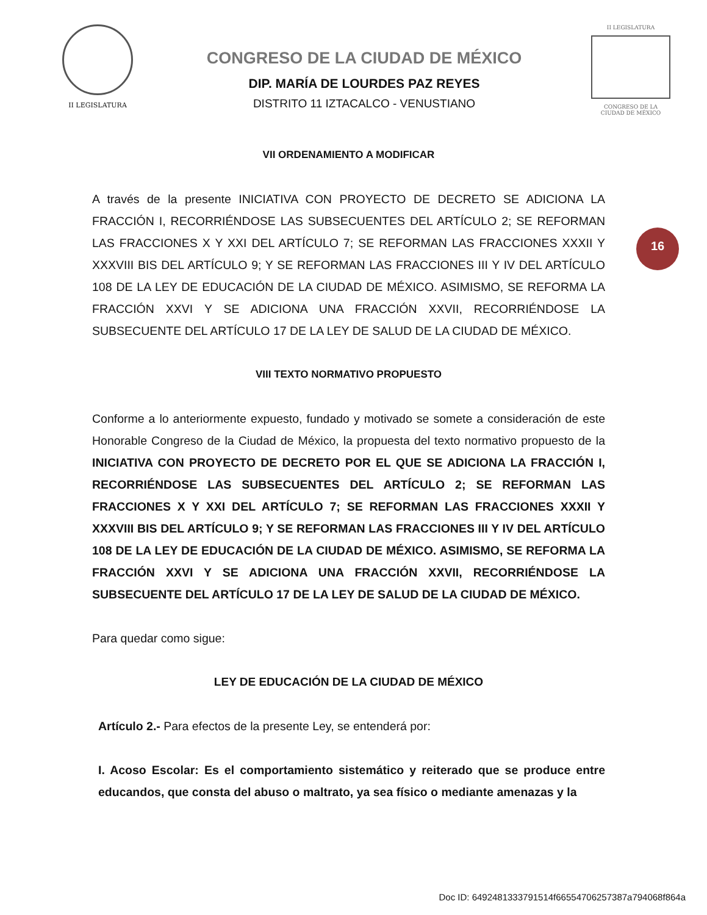II LEGISLATURA
CONGRESO DE LA CIUDAD DE MÉXICO
DIP. MARÍA DE LOURDES PAZ REYES
DISTRITO 11 IZTACALCO - VENUSTIANO
II LEGISLATURA
CONGRESO DE LA CIUDAD DE MÉXICO
16
VII ORDENAMIENTO A MODIFICAR
A través de la presente INICIATIVA CON PROYECTO DE DECRETO SE ADICIONA LA FRACCIÓN I, RECORRIÉNDOSE LAS SUBSECUENTES DEL ARTÍCULO 2; SE REFORMAN LAS FRACCIONES X Y XXI DEL ARTÍCULO 7; SE REFORMAN LAS FRACCIONES XXXII Y XXXVIII BIS DEL ARTÍCULO 9; Y SE REFORMAN LAS FRACCIONES III Y IV DEL ARTÍCULO 108 DE LA LEY DE EDUCACIÓN DE LA CIUDAD DE MÉXICO. ASIMISMO, SE REFORMA LA FRACCIÓN XXVI Y SE ADICIONA UNA FRACCIÓN XXVII, RECORRIÉNDOSE LA SUBSECUENTE DEL ARTÍCULO 17 DE LA LEY DE SALUD DE LA CIUDAD DE MÉXICO.
VIII TEXTO NORMATIVO PROPUESTO
Conforme a lo anteriormente expuesto, fundado y motivado se somete a consideración de este Honorable Congreso de la Ciudad de México, la propuesta del texto normativo propuesto de la INICIATIVA CON PROYECTO DE DECRETO POR EL QUE SE ADICIONA LA FRACCIÓN I, RECORRIÉNDOSE LAS SUBSECUENTES DEL ARTÍCULO 2; SE REFORMAN LAS FRACCIONES X Y XXI DEL ARTÍCULO 7; SE REFORMAN LAS FRACCIONES XXXII Y XXXVIII BIS DEL ARTÍCULO 9; Y SE REFORMAN LAS FRACCIONES III Y IV DEL ARTÍCULO 108 DE LA LEY DE EDUCACIÓN DE LA CIUDAD DE MÉXICO. ASIMISMO, SE REFORMA LA FRACCIÓN XXVI Y SE ADICIONA UNA FRACCIÓN XXVII, RECORRIÉNDOSE LA SUBSECUENTE DEL ARTÍCULO 17 DE LA LEY DE SALUD DE LA CIUDAD DE MÉXICO.
Para quedar como sigue:
LEY DE EDUCACIÓN DE LA CIUDAD DE MÉXICO
Artículo 2.- Para efectos de la presente Ley, se entenderá por:
I. Acoso Escolar: Es el comportamiento sistemático y reiterado que se produce entre educandos, que consta del abuso o maltrato, ya sea físico o mediante amenazas y la
Doc ID: 6492481333791514f66554706257387a794068f864a